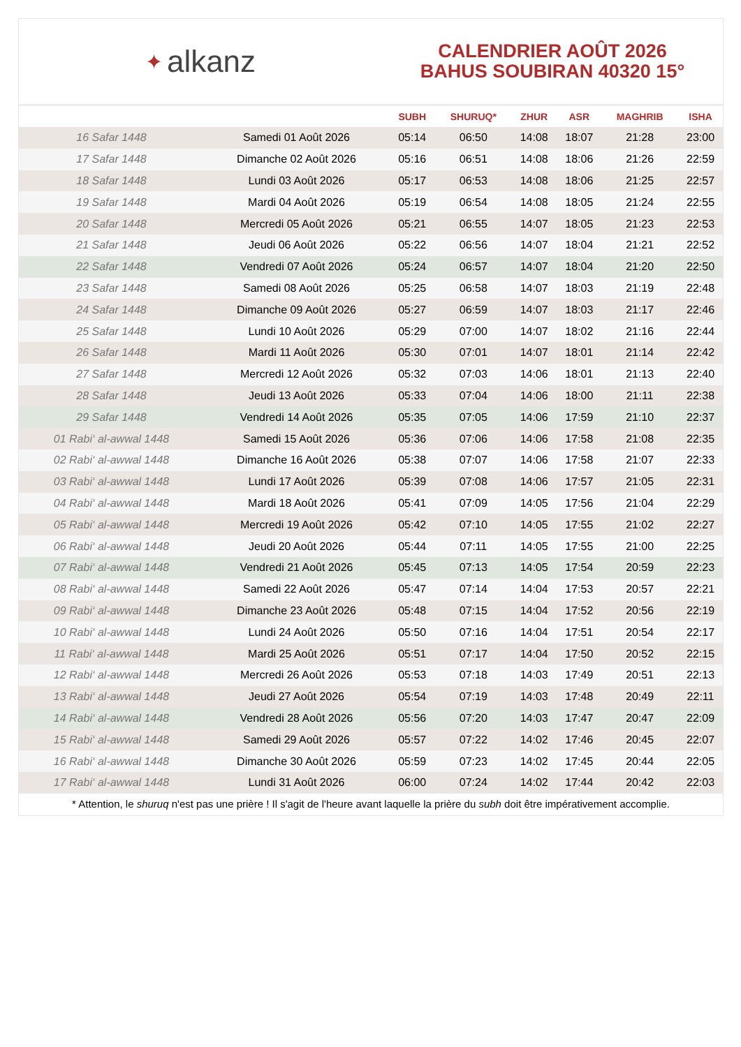✦ alkanz
CALENDRIER AOÛT 2026
BAHUS SOUBIRAN 40320 15°
| | | SUBH | SHURUQ* | ZHUR | ASR | MAGHRIB | ISHA |
| --- | --- | --- | --- | --- | --- | --- | --- |
| 16 Safar 1448 | Samedi 01 Août 2026 | 05:14 | 06:50 | 14:08 | 18:07 | 21:28 | 23:00 |
| 17 Safar 1448 | Dimanche 02 Août 2026 | 05:16 | 06:51 | 14:08 | 18:06 | 21:26 | 22:59 |
| 18 Safar 1448 | Lundi 03 Août 2026 | 05:17 | 06:53 | 14:08 | 18:06 | 21:25 | 22:57 |
| 19 Safar 1448 | Mardi 04 Août 2026 | 05:19 | 06:54 | 14:08 | 18:05 | 21:24 | 22:55 |
| 20 Safar 1448 | Mercredi 05 Août 2026 | 05:21 | 06:55 | 14:07 | 18:05 | 21:23 | 22:53 |
| 21 Safar 1448 | Jeudi 06 Août 2026 | 05:22 | 06:56 | 14:07 | 18:04 | 21:21 | 22:52 |
| 22 Safar 1448 | Vendredi 07 Août 2026 | 05:24 | 06:57 | 14:07 | 18:04 | 21:20 | 22:50 |
| 23 Safar 1448 | Samedi 08 Août 2026 | 05:25 | 06:58 | 14:07 | 18:03 | 21:19 | 22:48 |
| 24 Safar 1448 | Dimanche 09 Août 2026 | 05:27 | 06:59 | 14:07 | 18:03 | 21:17 | 22:46 |
| 25 Safar 1448 | Lundi 10 Août 2026 | 05:29 | 07:00 | 14:07 | 18:02 | 21:16 | 22:44 |
| 26 Safar 1448 | Mardi 11 Août 2026 | 05:30 | 07:01 | 14:07 | 18:01 | 21:14 | 22:42 |
| 27 Safar 1448 | Mercredi 12 Août 2026 | 05:32 | 07:03 | 14:06 | 18:01 | 21:13 | 22:40 |
| 28 Safar 1448 | Jeudi 13 Août 2026 | 05:33 | 07:04 | 14:06 | 18:00 | 21:11 | 22:38 |
| 29 Safar 1448 | Vendredi 14 Août 2026 | 05:35 | 07:05 | 14:06 | 17:59 | 21:10 | 22:37 |
| 01 Rabi‘ al-awwal 1448 | Samedi 15 Août 2026 | 05:36 | 07:06 | 14:06 | 17:58 | 21:08 | 22:35 |
| 02 Rabi‘ al-awwal 1448 | Dimanche 16 Août 2026 | 05:38 | 07:07 | 14:06 | 17:58 | 21:07 | 22:33 |
| 03 Rabi‘ al-awwal 1448 | Lundi 17 Août 2026 | 05:39 | 07:08 | 14:06 | 17:57 | 21:05 | 22:31 |
| 04 Rabi‘ al-awwal 1448 | Mardi 18 Août 2026 | 05:41 | 07:09 | 14:05 | 17:56 | 21:04 | 22:29 |
| 05 Rabi‘ al-awwal 1448 | Mercredi 19 Août 2026 | 05:42 | 07:10 | 14:05 | 17:55 | 21:02 | 22:27 |
| 06 Rabi‘ al-awwal 1448 | Jeudi 20 Août 2026 | 05:44 | 07:11 | 14:05 | 17:55 | 21:00 | 22:25 |
| 07 Rabi‘ al-awwal 1448 | Vendredi 21 Août 2026 | 05:45 | 07:13 | 14:05 | 17:54 | 20:59 | 22:23 |
| 08 Rabi‘ al-awwal 1448 | Samedi 22 Août 2026 | 05:47 | 07:14 | 14:04 | 17:53 | 20:57 | 22:21 |
| 09 Rabi‘ al-awwal 1448 | Dimanche 23 Août 2026 | 05:48 | 07:15 | 14:04 | 17:52 | 20:56 | 22:19 |
| 10 Rabi‘ al-awwal 1448 | Lundi 24 Août 2026 | 05:50 | 07:16 | 14:04 | 17:51 | 20:54 | 22:17 |
| 11 Rabi‘ al-awwal 1448 | Mardi 25 Août 2026 | 05:51 | 07:17 | 14:04 | 17:50 | 20:52 | 22:15 |
| 12 Rabi‘ al-awwal 1448 | Mercredi 26 Août 2026 | 05:53 | 07:18 | 14:03 | 17:49 | 20:51 | 22:13 |
| 13 Rabi‘ al-awwal 1448 | Jeudi 27 Août 2026 | 05:54 | 07:19 | 14:03 | 17:48 | 20:49 | 22:11 |
| 14 Rabi‘ al-awwal 1448 | Vendredi 28 Août 2026 | 05:56 | 07:20 | 14:03 | 17:47 | 20:47 | 22:09 |
| 15 Rabi‘ al-awwal 1448 | Samedi 29 Août 2026 | 05:57 | 07:22 | 14:02 | 17:46 | 20:45 | 22:07 |
| 16 Rabi‘ al-awwal 1448 | Dimanche 30 Août 2026 | 05:59 | 07:23 | 14:02 | 17:45 | 20:44 | 22:05 |
| 17 Rabi‘ al-awwal 1448 | Lundi 31 Août 2026 | 06:00 | 07:24 | 14:02 | 17:44 | 20:42 | 22:03 |
* Attention, le shuruq n'est pas une prière ! Il s'agit de l'heure avant laquelle la prière du subh doit être impérativement accomplie.